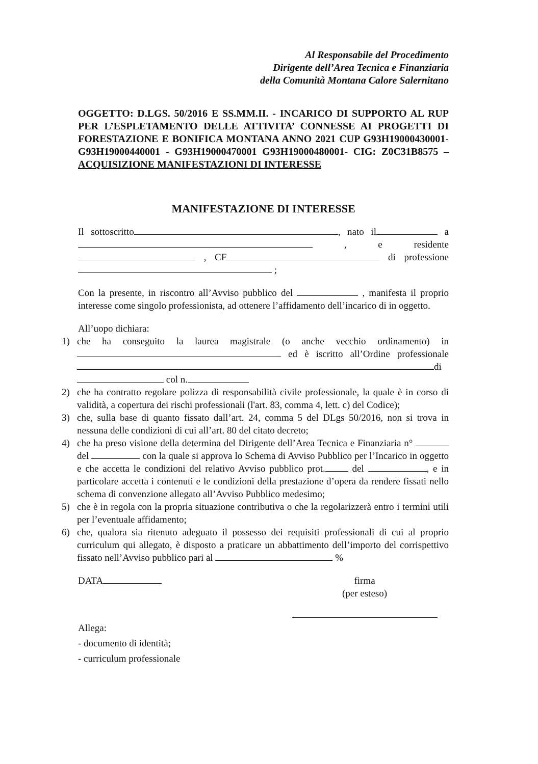Al Responsabile del Procedimento
Dirigente dell’Area Tecnica e Finanziaria
della Comunità Montana Calore Salernitano
OGGETTO: D.LGS. 50/2016 E SS.MM.II. - INCARICO DI SUPPORTO AL RUP PER L’ESPLETAMENTO DELLE ATTIVITA’ CONNESSE AI PROGETTI DI FORESTAZIONE E BONIFICA MONTANA ANNO 2021 CUP G93H19000430001- G93H19000440001 - G93H19000470001 G93H19000480001- CIG: Z0C31B8575 – ACQUISIZIONE MANIFESTAZIONI DI INTERESSE
MANIFESTAZIONE DI INTERESSE
Il sottoscritto , nato il a , e residente , CF di professione ;
Con la presente, in riscontro all’Avviso pubblico del , manifesta il proprio interesse come singolo professionista, ad ottenere l’affidamento dell’incarico di in oggetto.
All’uopo dichiara:
1) che ha conseguito la laurea magistrale (o anche vecchio ordinamento) in ed è iscritto all’Ordine professionale di col n.
2) che ha contratto regolare polizza di responsabilità civile professionale, la quale è in corso di validità, a copertura dei rischi professionali (l'art. 83, comma 4, lett. c) del Codice);
3) che, sulla base di quanto fissato dall’art. 24, comma 5 del DLgs 50/2016, non si trova in nessuna delle condizioni di cui all’art. 80 del citato decreto;
4) che ha preso visione della determina del Dirigente dell’Area Tecnica e Finanziaria n° del con la quale si approva lo Schema di Avviso Pubblico per l’Incarico in oggetto e che accetta le condizioni del relativo Avviso pubblico prot. del , e in particolare accetta i contenuti e le condizioni della prestazione d’opera da rendere fissati nello schema di convenzione allegato all’Avviso Pubblico medesimo;
5) che è in regola con la propria situazione contributiva o che la regolarizzerà entro i termini utili per l’eventuale affidamento;
6) che, qualora sia ritenuto adeguato il possesso dei requisiti professionali di cui al proprio curriculum qui allegato, è disposto a praticare un abbattimento dell’importo del corrispettivo fissato nell’Avviso pubblico pari al %
DATA firma
(per esteso)
Allega:
- documento di identità;
- curriculum professionale